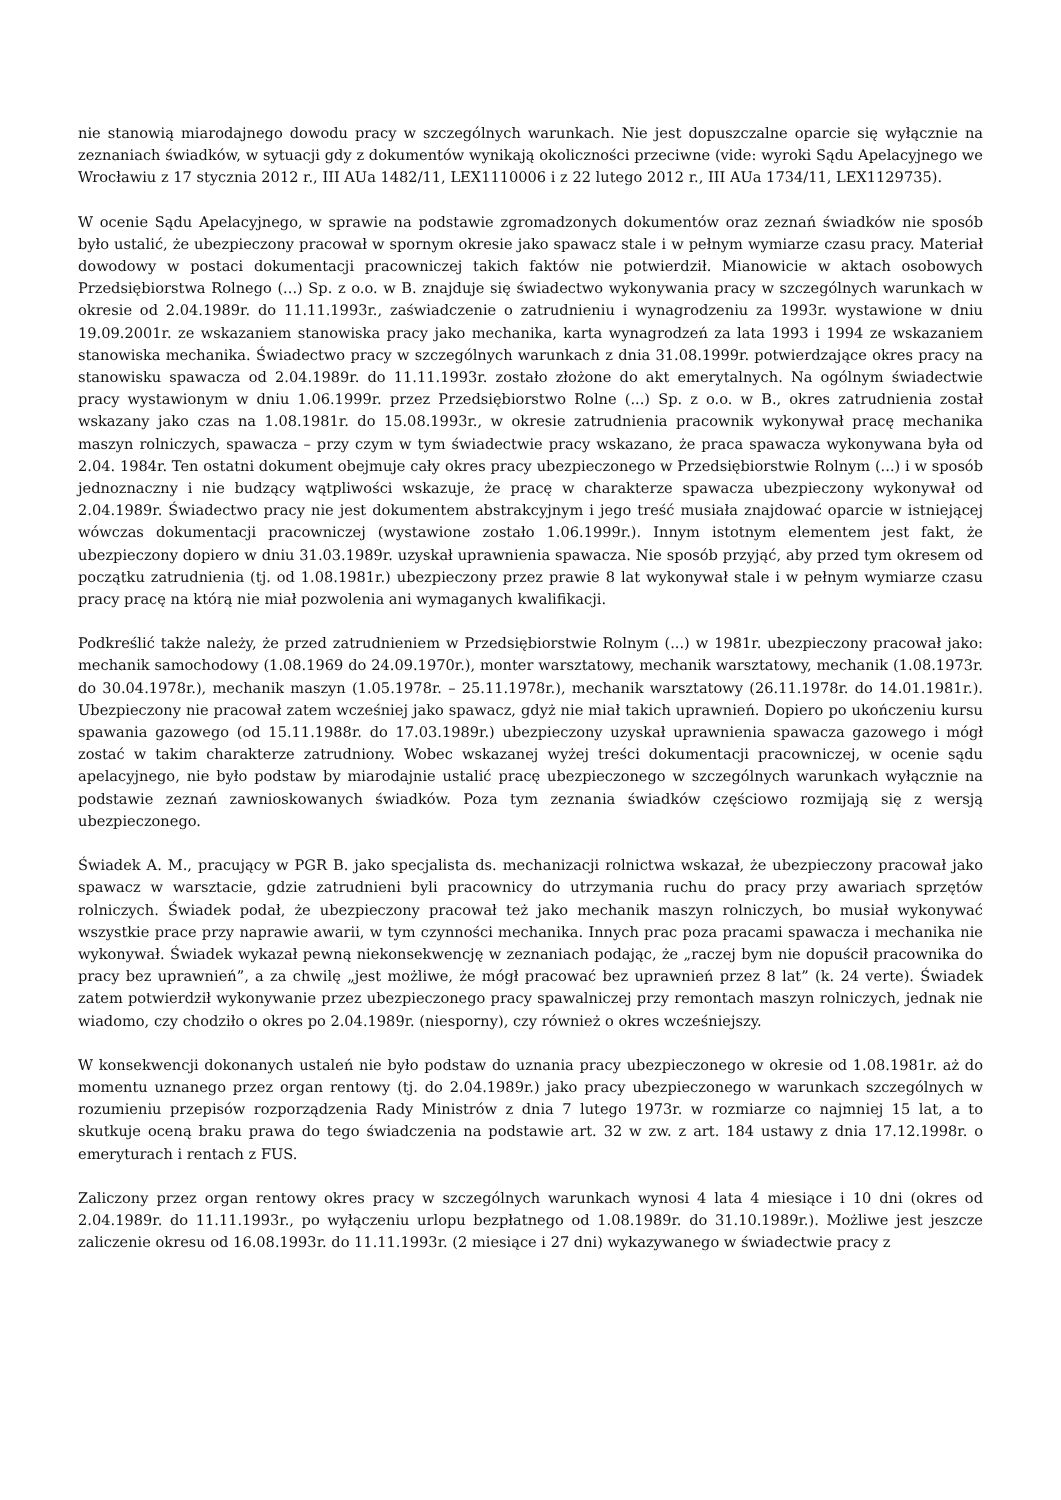nie stanowią miarodajnego dowodu pracy w szczególnych warunkach. Nie jest dopuszczalne oparcie się wyłącznie na zeznaniach świadków, w sytuacji gdy z dokumentów wynikają okoliczności przeciwne (vide: wyroki Sądu Apelacyjnego we Wrocławiu z 17 stycznia 2012 r., III AUa 1482/11, LEX1110006 i z 22 lutego 2012 r., III AUa 1734/11, LEX1129735).
W ocenie Sądu Apelacyjnego, w sprawie na podstawie zgromadzonych dokumentów oraz zeznań świadków nie sposób było ustalić, że ubezpieczony pracował w spornym okresie jako spawacz stale i w pełnym wymiarze czasu pracy. Materiał dowodowy w postaci dokumentacji pracowniczej takich faktów nie potwierdził. Mianowicie w aktach osobowych Przedsiębiorstwa Rolnego (...) Sp. z o.o. w B. znajduje się świadectwo wykonywania pracy w szczególnych warunkach w okresie od 2.04.1989r. do 11.11.1993r., zaświadczenie o zatrudnieniu i wynagrodzeniu za 1993r. wystawione w dniu 19.09.2001r. ze wskazaniem stanowiska pracy jako mechanika, karta wynagrodzeń za lata 1993 i 1994 ze wskazaniem stanowiska mechanika. Świadectwo pracy w szczególnych warunkach z dnia 31.08.1999r. potwierdzające okres pracy na stanowisku spawacza od 2.04.1989r. do 11.11.1993r. zostało złożone do akt emerytalnych. Na ogólnym świadectwie pracy wystawionym w dniu 1.06.1999r. przez Przedsiębiorstwo Rolne (...) Sp. z o.o. w B., okres zatrudnienia został wskazany jako czas na 1.08.1981r. do 15.08.1993r., w okresie zatrudnienia pracownik wykonywał pracę mechanika maszyn rolniczych, spawacza – przy czym w tym świadectwie pracy wskazano, że praca spawacza wykonywana była od 2.04. 1984r. Ten ostatni dokument obejmuje cały okres pracy ubezpieczonego w Przedsiębiorstwie Rolnym (...) i w sposób jednoznaczny i nie budzący wątpliwości wskazuje, że pracę w charakterze spawacza ubezpieczony wykonywał od 2.04.1989r. Świadectwo pracy nie jest dokumentem abstrakcyjnym i jego treść musiała znajdować oparcie w istniejącej wówczas dokumentacji pracowniczej (wystawione zostało 1.06.1999r.). Innym istotnym elementem jest fakt, że ubezpieczony dopiero w dniu 31.03.1989r. uzyskał uprawnienia spawacza. Nie sposób przyjąć, aby przed tym okresem od początku zatrudnienia (tj. od 1.08.1981r.) ubezpieczony przez prawie 8 lat wykonywał stale i w pełnym wymiarze czasu pracy pracę na którą nie miał pozwolenia ani wymaganych kwalifikacji.
Podkreślić także należy, że przed zatrudnieniem w Przedsiębiorstwie Rolnym (...) w 1981r. ubezpieczony pracował jako: mechanik samochodowy (1.08.1969 do 24.09.1970r.), monter warsztatowy, mechanik warsztatowy, mechanik (1.08.1973r. do 30.04.1978r.), mechanik maszyn (1.05.1978r. – 25.11.1978r.), mechanik warsztatowy (26.11.1978r. do 14.01.1981r.). Ubezpieczony nie pracował zatem wcześniej jako spawacz, gdyż nie miał takich uprawnień. Dopiero po ukończeniu kursu spawania gazowego (od 15.11.1988r. do 17.03.1989r.) ubezpieczony uzyskał uprawnienia spawacza gazowego i mógł zostać w takim charakterze zatrudniony. Wobec wskazanej wyżej treści dokumentacji pracowniczej, w ocenie sądu apelacyjnego, nie było podstaw by miarodajnie ustalić pracę ubezpieczonego w szczególnych warunkach wyłącznie na podstawie zeznań zawnioskowanych świadków. Poza tym zeznania świadków częściowo rozmijają się z wersją ubezpieczonego.
Świadek A. M., pracujący w PGR B. jako specjalista ds. mechanizacji rolnictwa wskazał, że ubezpieczony pracował jako spawacz w warsztacie, gdzie zatrudnieni byli pracownicy do utrzymania ruchu do pracy przy awariach sprzętów rolniczych. Świadek podał, że ubezpieczony pracował też jako mechanik maszyn rolniczych, bo musiał wykonywać wszystkie prace przy naprawie awarii, w tym czynności mechanika. Innych prac poza pracami spawacza i mechanika nie wykonywał. Świadek wykazał pewną niekonsekwencję w zeznaniach podając, że „raczej bym nie dopuścił pracownika do pracy bez uprawnień”, a za chwilę „jest możliwe, że mógł pracować bez uprawnień przez 8 lat” (k. 24 verte). Świadek zatem potwierdził wykonywanie przez ubezpieczonego pracy spawalniczej przy remontach maszyn rolniczych, jednak nie wiadomo, czy chodziło o okres po 2.04.1989r. (niesporny), czy również o okres wcześniejszy.
W konsekwencji dokonanych ustaleń nie było podstaw do uznania pracy ubezpieczonego w okresie od 1.08.1981r. aż do momentu uznanego przez organ rentowy (tj. do 2.04.1989r.) jako pracy ubezpieczonego w warunkach szczególnych w rozumieniu przepisów rozporządzenia Rady Ministrów z dnia 7 lutego 1973r. w rozmiarze co najmniej 15 lat, a to skutkuje oceną braku prawa do tego świadczenia na podstawie art. 32 w zw. z art. 184 ustawy z dnia 17.12.1998r. o emeryturach i rentach z FUS.
Zaliczony przez organ rentowy okres pracy w szczególnych warunkach wynosi 4 lata 4 miesiące i 10 dni (okres od 2.04.1989r. do 11.11.1993r., po wyłączeniu urlopu bezpłatnego od 1.08.1989r. do 31.10.1989r.). Możliwe jest jeszcze zaliczenie okresu od 16.08.1993r. do 11.11.1993r. (2 miesiące i 27 dni) wykazywanego w świadectwie pracy z